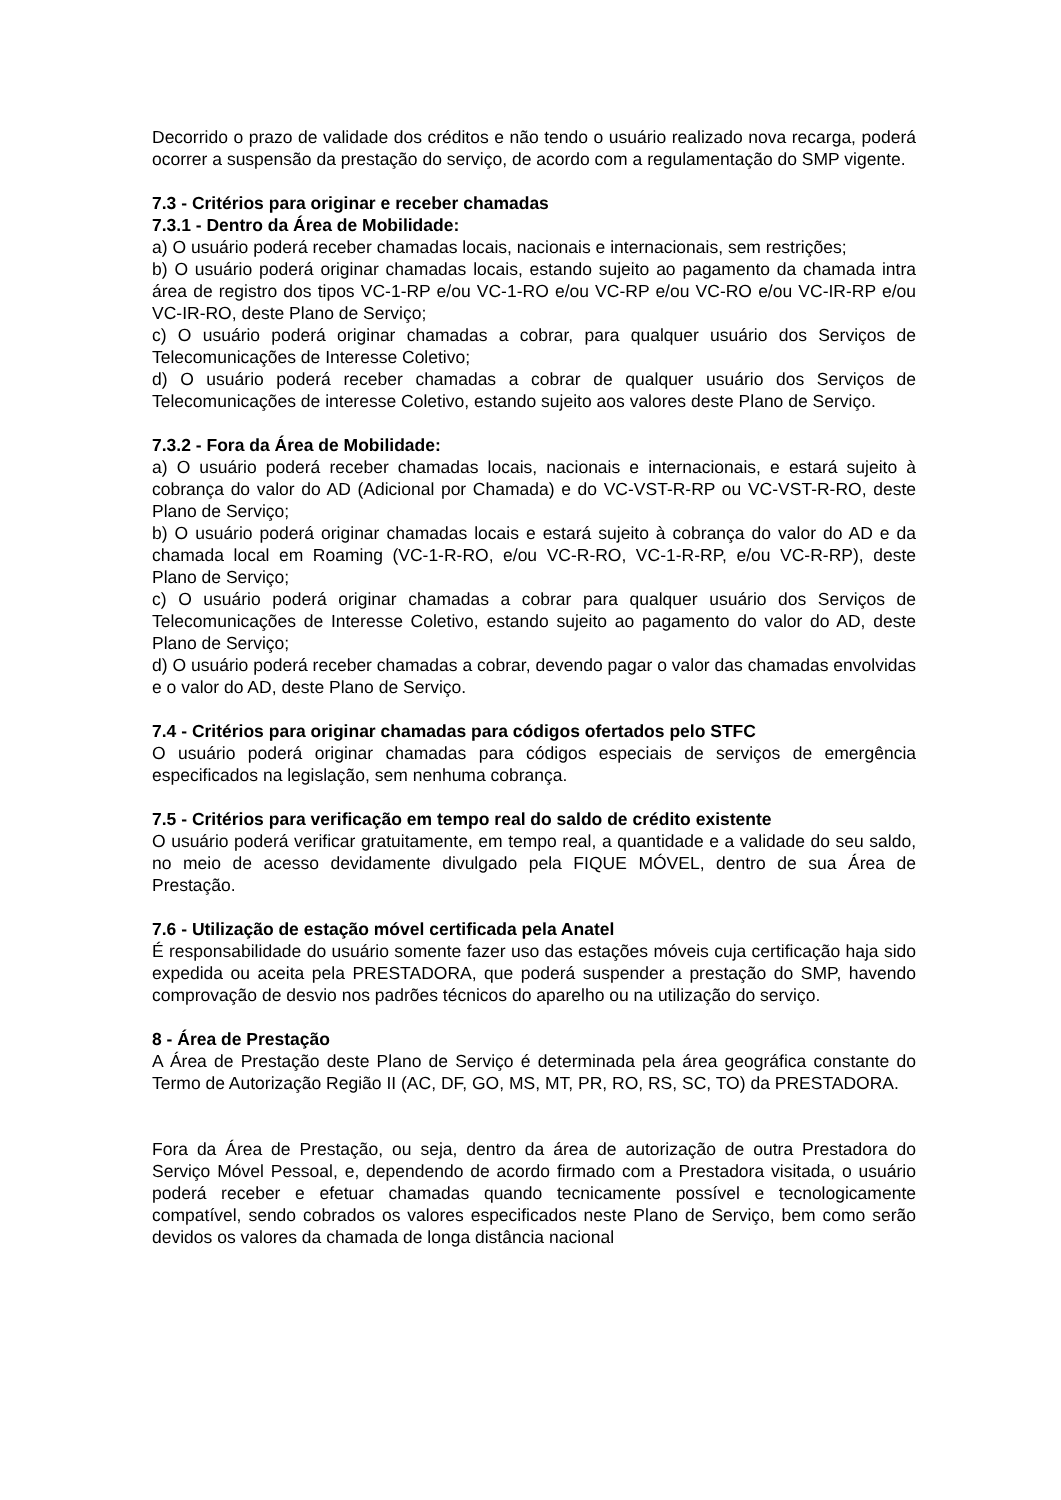Decorrido o prazo de validade dos créditos e não tendo o usuário realizado nova recarga, poderá ocorrer a suspensão da prestação do serviço, de acordo com a regulamentação do SMP vigente.
7.3 - Critérios para originar e receber chamadas
7.3.1 - Dentro da Área de Mobilidade:
a) O usuário poderá receber chamadas locais, nacionais e internacionais, sem restrições;
b) O usuário poderá originar chamadas locais, estando sujeito ao pagamento da chamada intra área de registro dos tipos VC-1-RP e/ou VC-1-RO e/ou VC-RP e/ou VC-RO e/ou VC-IR-RP e/ou VC-IR-RO, deste Plano de Serviço;
c) O usuário poderá originar chamadas a cobrar, para qualquer usuário dos Serviços de Telecomunicações de Interesse Coletivo;
d) O usuário poderá receber chamadas a cobrar de qualquer usuário dos Serviços de Telecomunicações de interesse Coletivo, estando sujeito aos valores deste Plano de Serviço.
7.3.2 - Fora da Área de Mobilidade:
a) O usuário poderá receber chamadas locais, nacionais e internacionais, e estará sujeito à cobrança do valor do AD (Adicional por Chamada) e do VC-VST-R-RP ou VC-VST-R-RO, deste Plano de Serviço;
b) O usuário poderá originar chamadas locais e estará sujeito à cobrança do valor do AD e da chamada local em Roaming (VC-1-R-RO, e/ou VC-R-RO, VC-1-R-RP, e/ou VC-R-RP), deste Plano de Serviço;
c) O usuário poderá originar chamadas a cobrar para qualquer usuário dos Serviços de Telecomunicações de Interesse Coletivo, estando sujeito ao pagamento do valor do AD, deste Plano de Serviço;
d) O usuário poderá receber chamadas a cobrar, devendo pagar o valor das chamadas envolvidas e o valor do AD, deste Plano de Serviço.
7.4 - Critérios para originar chamadas para códigos ofertados pelo STFC
O usuário poderá originar chamadas para códigos especiais de serviços de emergência especificados na legislação, sem nenhuma cobrança.
7.5 - Critérios para verificação em tempo real do saldo de crédito existente
O usuário poderá verificar gratuitamente, em tempo real, a quantidade e a validade do seu saldo, no meio de acesso devidamente divulgado pela FIQUE MÓVEL, dentro de sua Área de Prestação.
7.6 - Utilização de estação móvel certificada pela Anatel
É responsabilidade do usuário somente fazer uso das estações móveis cuja certificação haja sido expedida ou aceita pela PRESTADORA, que poderá suspender a prestação do SMP, havendo comprovação de desvio nos padrões técnicos do aparelho ou na utilização do serviço.
8 - Área de Prestação
A Área de Prestação deste Plano de Serviço é determinada pela área geográfica constante do Termo de Autorização Região II (AC, DF, GO, MS, MT, PR, RO, RS, SC, TO) da PRESTADORA.
Fora da Área de Prestação, ou seja, dentro da área de autorização de outra Prestadora do Serviço Móvel Pessoal, e, dependendo de acordo firmado com a Prestadora visitada, o usuário poderá receber e efetuar chamadas quando tecnicamente possível e tecnologicamente compatível, sendo cobrados os valores especificados neste Plano de Serviço, bem como serão devidos os valores da chamada de longa distância nacional